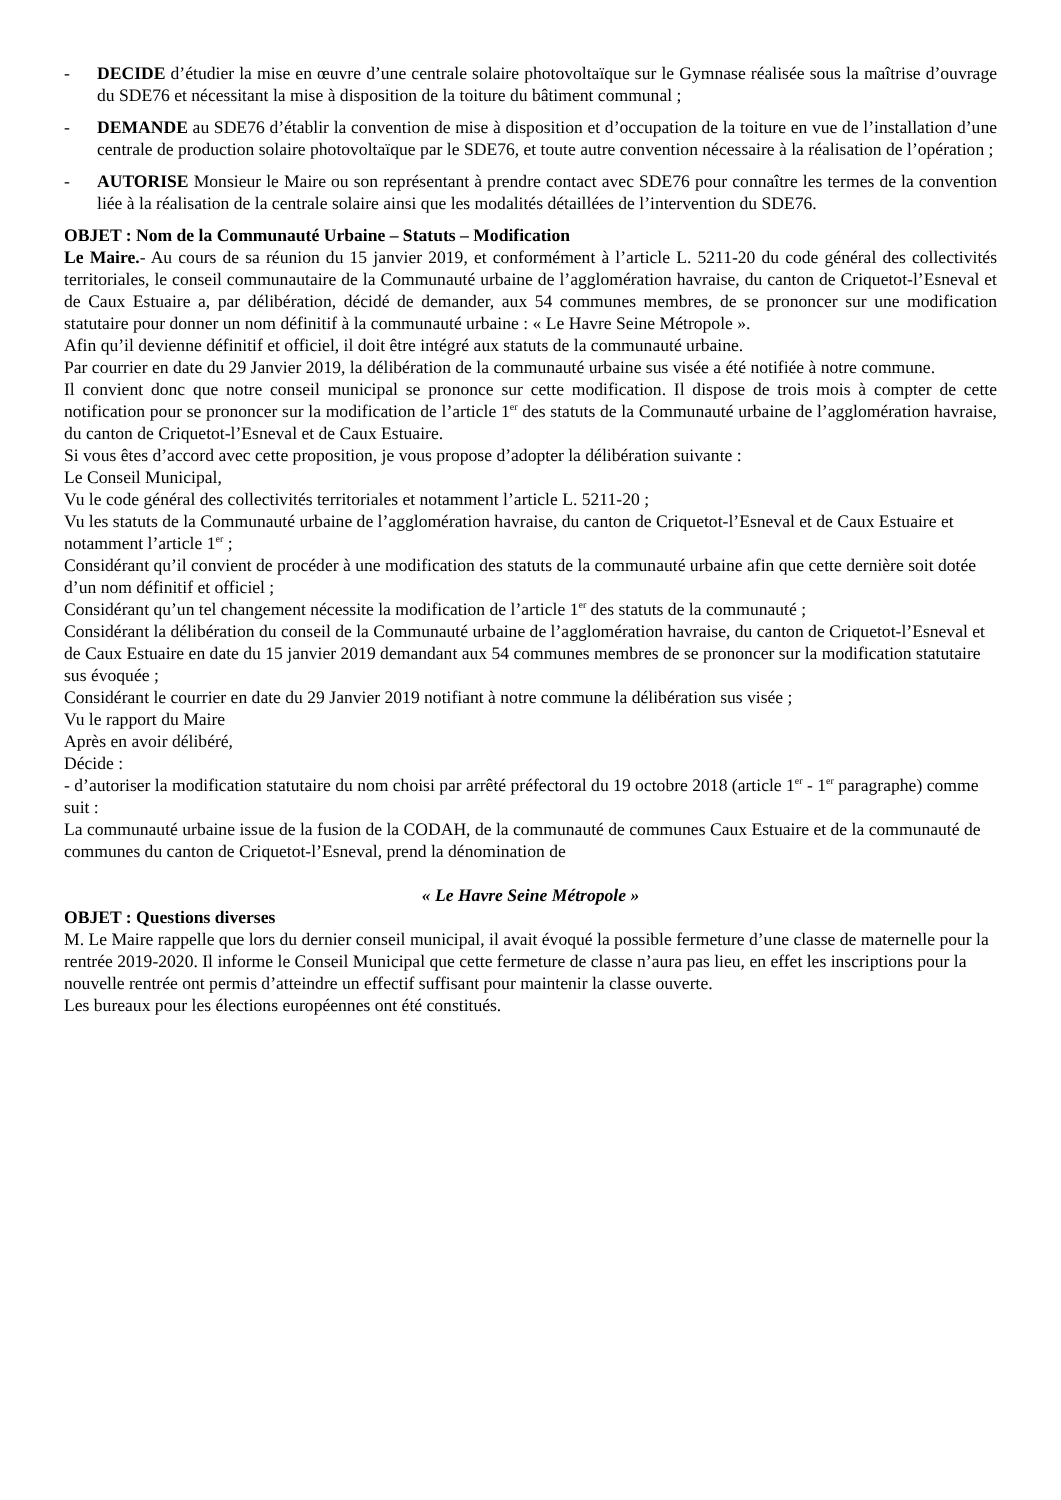- DECIDE d’étudier la mise en œuvre d’une centrale solaire photovoltaïque sur le Gymnase réalisée sous la maîtrise d’ouvrage du SDE76 et nécessitant la mise à disposition de la toiture du bâtiment communal ;
- DEMANDE au SDE76 d’établir la convention de mise à disposition et d’occupation de la toiture en vue de l’installation d’une centrale de production solaire photovoltaïque par le SDE76, et toute autre convention nécessaire à la réalisation de l’opération ;
- AUTORISE Monsieur le Maire ou son représentant à prendre contact avec SDE76 pour connaître les termes de la convention liée à la réalisation de la centrale solaire ainsi que les modalités détaillées de l’intervention du SDE76.
OBJET : Nom de la Communauté Urbaine – Statuts – Modification
Le Maire.- Au cours de sa réunion du 15 janvier 2019, et conformément à l’article L. 5211-20 du code général des collectivités territoriales, le conseil communautaire de la Communauté urbaine de l’agglomération havraise, du canton de Criquetot-l’Esneval et de Caux Estuaire a, par délibération, décidé de demander, aux 54 communes membres, de se prononcer sur une modification statutaire pour donner un nom définitif à la communauté urbaine : « Le Havre Seine Métropole ».
Afin qu’il devienne définitif et officiel, il doit être intégré aux statuts de la communauté urbaine.
Par courrier en date du 29 Janvier 2019, la délibération de la communauté urbaine sus visée a été notifiée à notre commune.
Il convient donc que notre conseil municipal se prononce sur cette modification. Il dispose de trois mois à compter de cette notification pour se prononcer sur la modification de l’article 1<sup>er</sup> des statuts de la Communauté urbaine de l’agglomération havraise, du canton de Criquetot-l’Esneval et de Caux Estuaire.
Si vous êtes d’accord avec cette proposition, je vous propose d’adopter la délibération suivante :
Le Conseil Municipal,
Vu le code général des collectivités territoriales et notamment l’article L. 5211-20 ;
Vu les statuts de la Communauté urbaine de l’agglomération havraise, du canton de Criquetot-l’Esneval et de Caux Estuaire et notamment l’article 1<sup>er</sup> ;
Considérant qu’il convient de procéder à une modification des statuts de la communauté urbaine afin que cette dernière soit dotée d’un nom définitif et officiel ;
Considérant qu’un tel changement nécessite la modification de l’article 1<sup>er</sup> des statuts de la communauté ;
Considérant la délibération du conseil de la Communauté urbaine de l’agglomération havraise, du canton de Criquetot-l’Esneval et de Caux Estuaire en date du 15 janvier 2019 demandant aux 54 communes membres de se prononcer sur la modification statutaire sus évoquée ;
Considérant le courrier en date du 29 Janvier 2019 notifiant à notre commune la délibération sus visée ;
Vu le rapport du Maire
Après en avoir délibéré,
Décide :
- d’autoriser la modification statutaire du nom choisi par arrêté préfectoral du 19 octobre 2018 (article 1<sup>er</sup> - 1<sup>er</sup> paragraphe) comme suit :
La communauté urbaine issue de la fusion de la CODAH, de la communauté de communes Caux Estuaire et de la communauté de communes du canton de Criquetot-l’Esneval, prend la dénomination de
« Le Havre Seine Métropole »
OBJET : Questions diverses
M. Le Maire rappelle que lors du dernier conseil municipal, il avait évoqué la possible fermeture d’une classe de maternelle pour la rentrée 2019-2020. Il informe le Conseil Municipal que cette fermeture de classe n’aura pas lieu, en effet les inscriptions pour la nouvelle rentrée ont permis d’atteindre un effectif suffisant pour maintenir la classe ouverte.
Les bureaux pour les élections européennes ont été constitués.